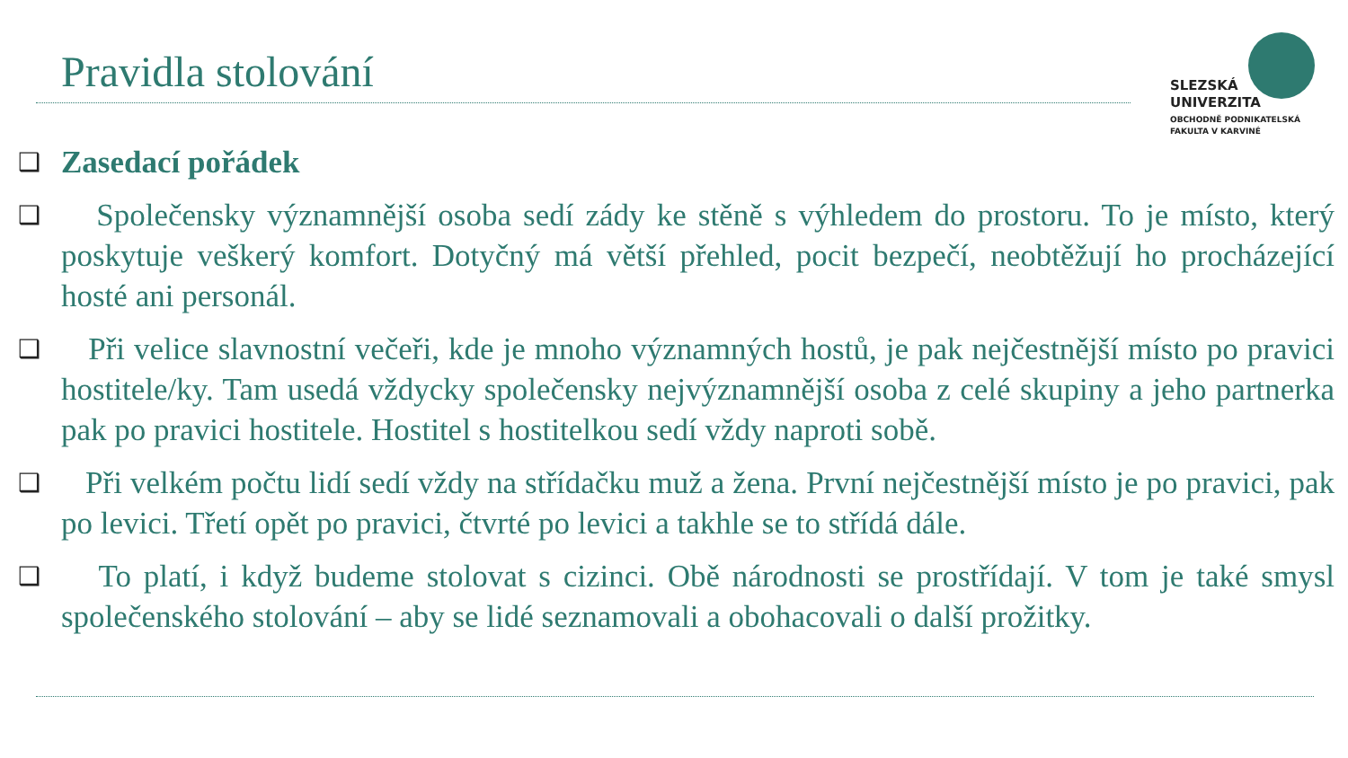Pravidla stolování
SLEZSKÁ
UNIVERZITA
OBCHODNĚ PODNIKATELSKÁ
FAKULTA V KARVINÉ
❑
Zasedací pořádek
❑
Společensky významnější osoba sedí zády ke stěně s výhledem do prostoru. To je místo, který poskytuje veškerý komfort. Dotyčný má větší přehled, pocit bezpečí, neobtěžují ho procházející hosté ani personál.
❑
Při velice slavnostní večeři, kde je mnoho významných hostů, je pak nejčestnější místo po pravici hostitele/ky. Tam usedá vždycky společensky nejvýznamnější osoba z celé skupiny a jeho partnerka pak po pravici hostitele. Hostitel s hostitelkou sedí vždy naproti sobě.
❑
Při velkém počtu lidí sedí vždy na střídačku muž a žena. První nejčestnější místo je po pravici, pak po levici. Třetí opět po pravici, čtvrté po levici a takhle se to střídá dále.
❑
To platí, i když budeme stolovat s cizinci. Obě národnosti se prostřídají. V tom je také smysl společenského stolování – aby se lidé seznamovali a obohacovali o další prožitky.